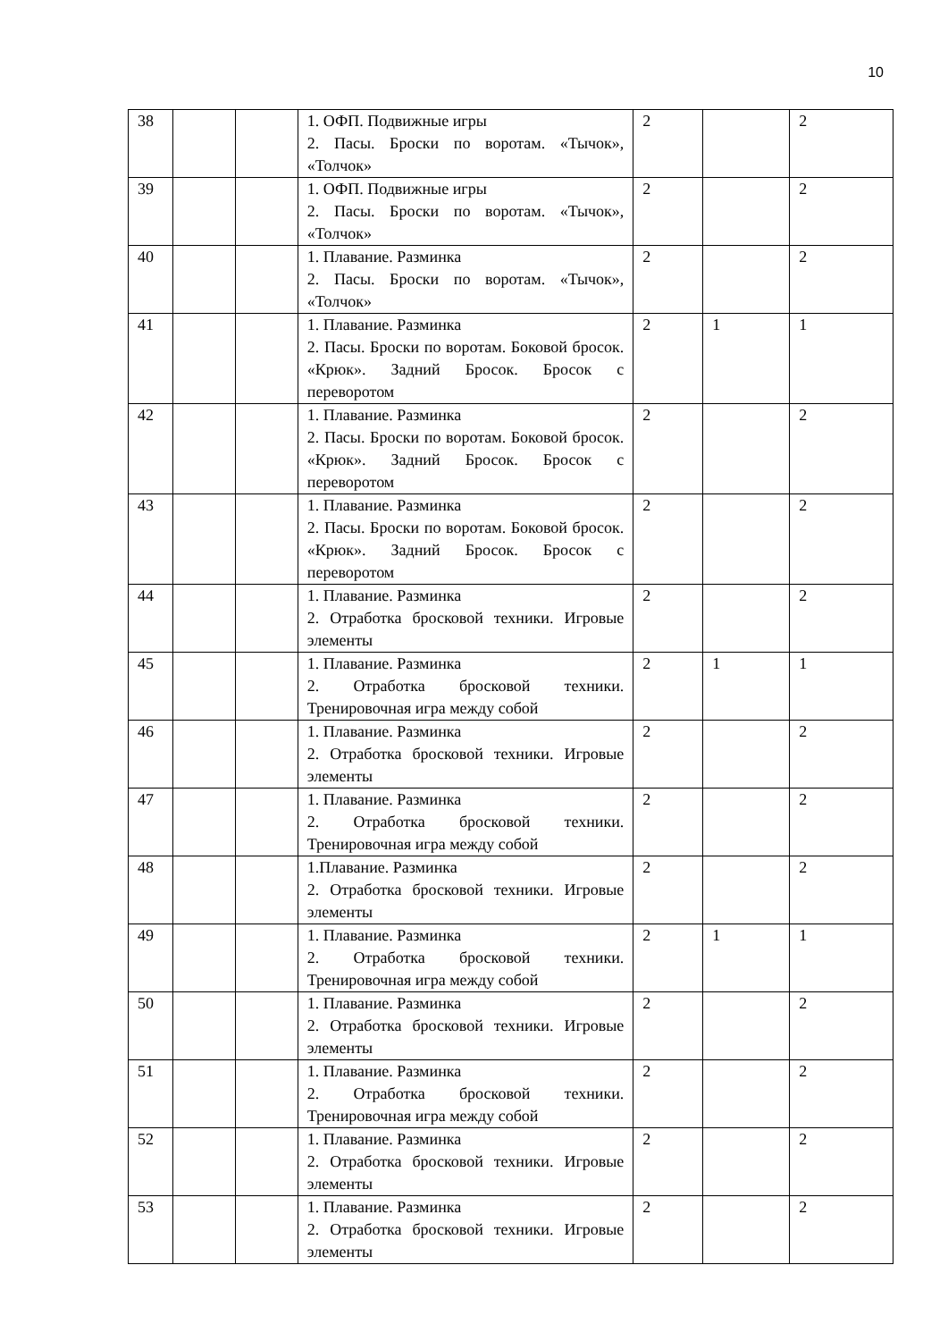10
| 38 | | | 1. ОФП. Подвижные игры 2. Пасы. Броски по воротам. «Тычок», «Толчок» | 2 | | 2 |
| 39 | | | 1. ОФП. Подвижные игры 2. Пасы. Броски по воротам. «Тычок», «Толчок» | 2 | | 2 |
| 40 | | | 1. Плавание. Разминка 2. Пасы. Броски по воротам. «Тычок», «Толчок» | 2 | | 2 |
| 41 | | | 1. Плавание. Разминка 2. Пасы. Броски по воротам. Боковой бросок. «Крюк». Задний Бросок. Бросок с переворотом | 2 | 1 | 1 |
| 42 | | | 1. Плавание. Разминка 2. Пасы. Броски по воротам. Боковой бросок. «Крюк». Задний Бросок. Бросок с переворотом | 2 | | 2 |
| 43 | | | 1. Плавание. Разминка 2. Пасы. Броски по воротам. Боковой бросок. «Крюк». Задний Бросок. Бросок с переворотом | 2 | | 2 |
| 44 | | | 1. Плавание. Разминка 2. Отработка бросковой техники. Игровые элементы | 2 | | 2 |
| 45 | | | 1. Плавание. Разминка 2. Отработка бросковой техники. Тренировочная игра между собой | 2 | 1 | 1 |
| 46 | | | 1. Плавание. Разминка 2. Отработка бросковой техники. Игровые элементы | 2 | | 2 |
| 47 | | | 1. Плавание. Разминка 2. Отработка бросковой техники. Тренировочная игра между собой | 2 | | 2 |
| 48 | | | 1.Плавание. Разминка 2. Отработка бросковой техники. Игровые элементы | 2 | | 2 |
| 49 | | | 1. Плавание. Разминка 2. Отработка бросковой техники. Тренировочная игра между собой | 2 | 1 | 1 |
| 50 | | | 1. Плавание. Разминка 2. Отработка бросковой техники. Игровые элементы | 2 | | 2 |
| 51 | | | 1. Плавание. Разминка 2. Отработка бросковой техники. Тренировочная игра между собой | 2 | | 2 |
| 52 | | | 1. Плавание. Разминка 2. Отработка бросковой техники. Игровые элементы | 2 | | 2 |
| 53 | | | 1. Плавание. Разминка 2. Отработка бросковой техники. Игровые элементы | 2 | | 2 |